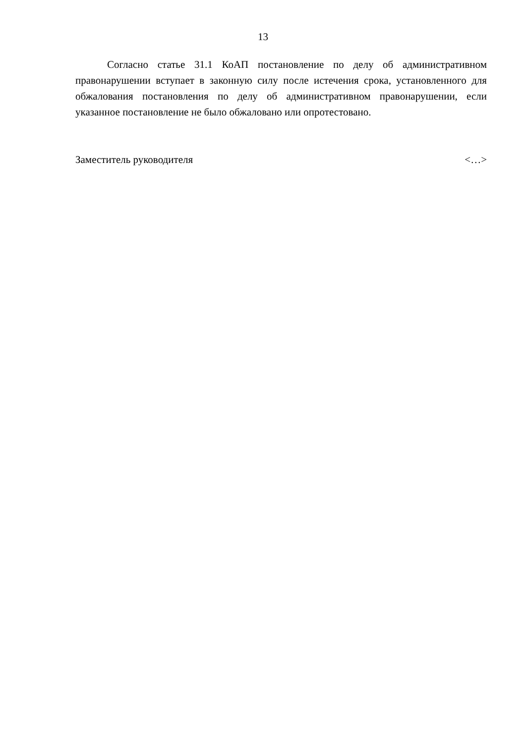13
Согласно статье 31.1 КоАП постановление по делу об административном правонарушении вступает в законную силу после истечения срока, установленного для обжалования постановления по делу об административном правонарушении, если указанное постановление не было обжаловано или опротестовано.
Заместитель руководителя <…>